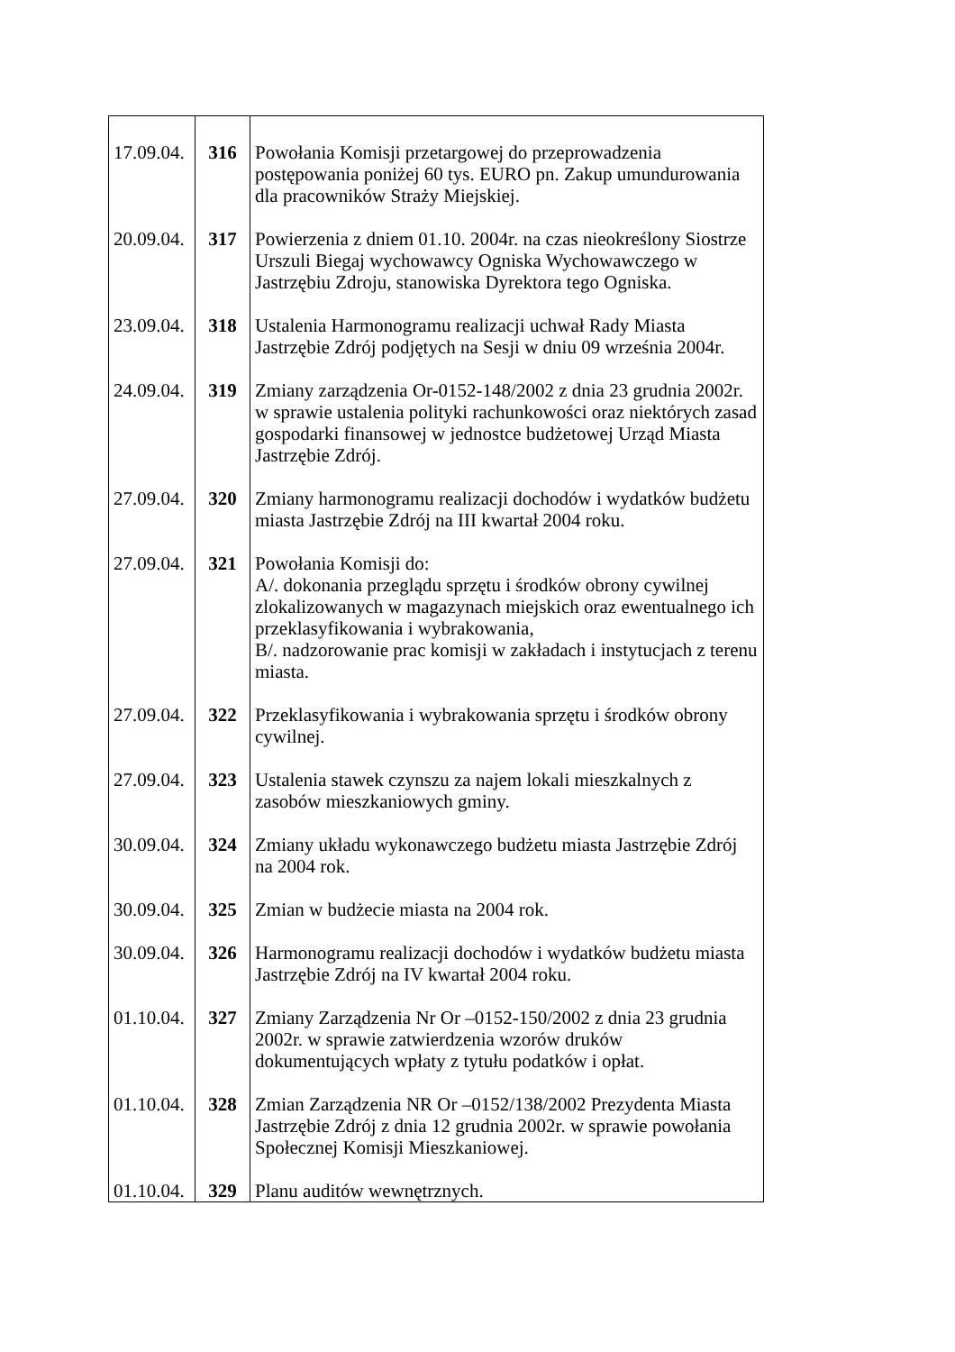| 17.09.04. | 316 | Powołania Komisji przetargowej do przeprowadzenia postępowania poniżej 60 tys. EURO pn. Zakup umundurowania dla pracowników Straży Miejskiej. |
| 20.09.04. | 317 | Powierzenia z dniem 01.10. 2004r. na czas nieokreślony Siostrze Urszuli Biegaj wychowawcy Ogniska Wychowawczego w Jastrzębiu Zdroju, stanowiska Dyrektora tego Ogniska. |
| 23.09.04. | 318 | Ustalenia Harmonogramu realizacji uchwał Rady Miasta Jastrzębie Zdrój podjętych na Sesji w dniu 09 września 2004r. |
| 24.09.04. | 319 | Zmiany zarządzenia Or-0152-148/2002 z dnia 23 grudnia 2002r. w sprawie ustalenia polityki rachunkowości oraz niektórych zasad gospodarki finansowej w jednostce budżetowej Urząd Miasta Jastrzębie Zdrój. |
| 27.09.04. | 320 | Zmiany harmonogramu realizacji dochodów i wydatków budżetu miasta Jastrzębie Zdrój na III kwartał 2004 roku. |
| 27.09.04. | 321 | Powołania Komisji do: A/. dokonania przeglądu sprzętu i środków obrony cywilnej zlokalizowanych w magazynach miejskich oraz ewentualnego ich przeklasyfikowania i wybrakowania, B/. nadzorowanie prac komisji w zakładach i instytucjach z terenu miasta. |
| 27.09.04. | 322 | Przeklasyfikowania i wybrakowania sprzętu i środków obrony cywilnej. |
| 27.09.04. | 323 | Ustalenia stawek czynszu za najem lokali mieszkalnych z zasobów mieszkaniowych gminy. |
| 30.09.04. | 324 | Zmiany układu wykonawczego budżetu miasta Jastrzębie Zdrój na 2004 rok. |
| 30.09.04. | 325 | Zmian w budżecie miasta na 2004 rok. |
| 30.09.04. | 326 | Harmonogramu realizacji dochodów i wydatków budżetu miasta Jastrzębie Zdrój na IV kwartał 2004 roku. |
| 01.10.04. | 327 | Zmiany Zarządzenia Nr Or –0152-150/2002 z dnia 23 grudnia 2002r. w sprawie zatwierdzenia wzorów druków dokumentujących wpłaty z tytułu podatków i opłat. |
| 01.10.04. | 328 | Zmian Zarządzenia NR Or –0152/138/2002 Prezydenta Miasta Jastrzębie Zdrój z dnia 12 grudnia 2002r. w sprawie powołania Społecznej Komisji Mieszkaniowej. |
| 01.10.04. | 329 | Planu auditów wewnętrznych. |